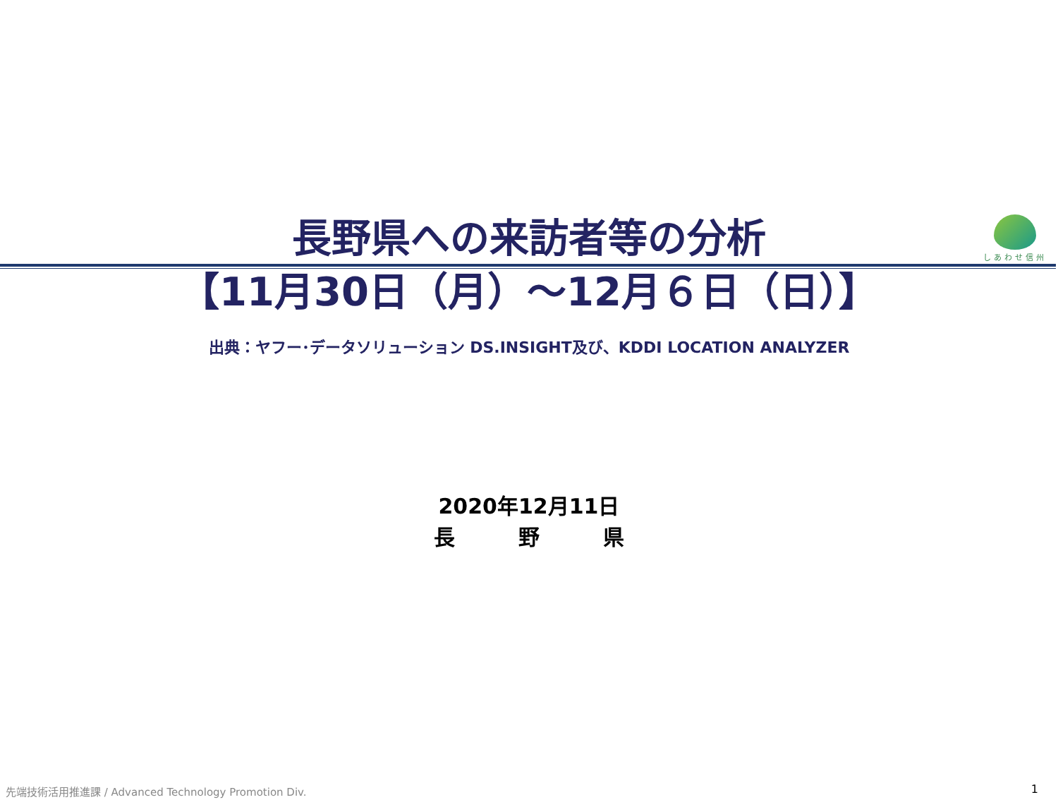しあわせ信州
長野県への来訪者等の分析
【11月30日（月）～12月６日（日）】
出典：ヤフー･データソリューション DS.INSIGHT及び、KDDI LOCATION ANALYZER
2020年12月11日
長　　　野　　　県
先端技術活用推進課 / Advanced Technology Promotion Div.
1